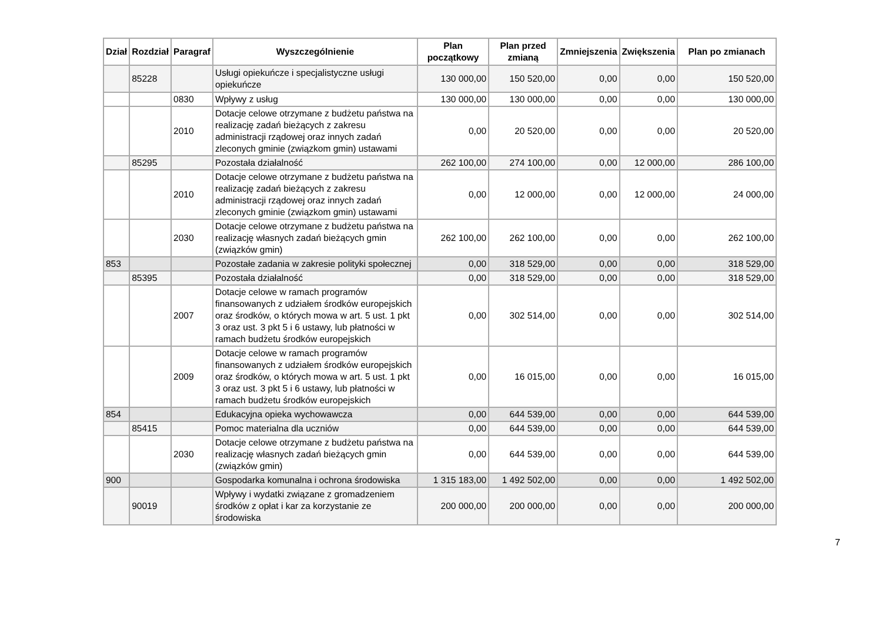| Dział | Rozdział | Paragraf | Wyszczególnienie | Plan początkowy | Plan przed zmianą | Zmniejszenia | Zwiększenia | Plan po zmianach |
| --- | --- | --- | --- | --- | --- | --- | --- | --- |
| | 85228 | | Usługi opiekuńcze i specjalistyczne usługi opiekuńcze | 130 000,00 | 150 520,00 | 0,00 | 0,00 | 150 520,00 |
| | | 0830 | Wpływy z usług | 130 000,00 | 130 000,00 | 0,00 | 0,00 | 130 000,00 |
| | | 2010 | Dotacje celowe otrzymane z budżetu państwa na realizację zadań bieżących z zakresu administracji rządowej oraz innych zadań zleconych gminie (związkom gmin) ustawami | 0,00 | 20 520,00 | 0,00 | 0,00 | 20 520,00 |
| | 85295 | | Pozostała działalność | 262 100,00 | 274 100,00 | 0,00 | 12 000,00 | 286 100,00 |
| | | 2010 | Dotacje celowe otrzymane z budżetu państwa na realizację zadań bieżących z zakresu administracji rządowej oraz innych zadań zleconych gminie (związkom gmin) ustawami | 0,00 | 12 000,00 | 0,00 | 12 000,00 | 24 000,00 |
| | | 2030 | Dotacje celowe otrzymane z budżetu państwa na realizację własnych zadań bieżących gmin (związków gmin) | 262 100,00 | 262 100,00 | 0,00 | 0,00 | 262 100,00 |
| 853 | | | Pozostałe zadania w zakresie polityki społecznej | 0,00 | 318 529,00 | 0,00 | 0,00 | 318 529,00 |
| | 85395 | | Pozostała działalność | 0,00 | 318 529,00 | 0,00 | 0,00 | 318 529,00 |
| | | 2007 | Dotacje celowe w ramach programów finansowanych z udziałem środków europejskich oraz środków, o których mowa w art. 5 ust. 1 pkt 3 oraz ust. 3 pkt 5 i 6 ustawy, lub płatności w ramach budżetu środków europejskich | 0,00 | 302 514,00 | 0,00 | 0,00 | 302 514,00 |
| | | 2009 | Dotacje celowe w ramach programów finansowanych z udziałem środków europejskich oraz środków, o których mowa w art. 5 ust. 1 pkt 3 oraz ust. 3 pkt 5 i 6 ustawy, lub płatności w ramach budżetu środków europejskich | 0,00 | 16 015,00 | 0,00 | 0,00 | 16 015,00 |
| 854 | | | Edukacyjna opieka wychowawcza | 0,00 | 644 539,00 | 0,00 | 0,00 | 644 539,00 |
| | 85415 | | Pomoc materialna dla uczniów | 0,00 | 644 539,00 | 0,00 | 0,00 | 644 539,00 |
| | | 2030 | Dotacje celowe otrzymane z budżetu państwa na realizację własnych zadań bieżących gmin (związków gmin) | 0,00 | 644 539,00 | 0,00 | 0,00 | 644 539,00 |
| 900 | | | Gospodarka komunalna i ochrona środowiska | 1 315 183,00 | 1 492 502,00 | 0,00 | 0,00 | 1 492 502,00 |
| | 90019 | | Wpływy i wydatki związane z gromadzeniem środków z opłat i kar za korzystanie ze środowiska | 200 000,00 | 200 000,00 | 0,00 | 0,00 | 200 000,00 |
7